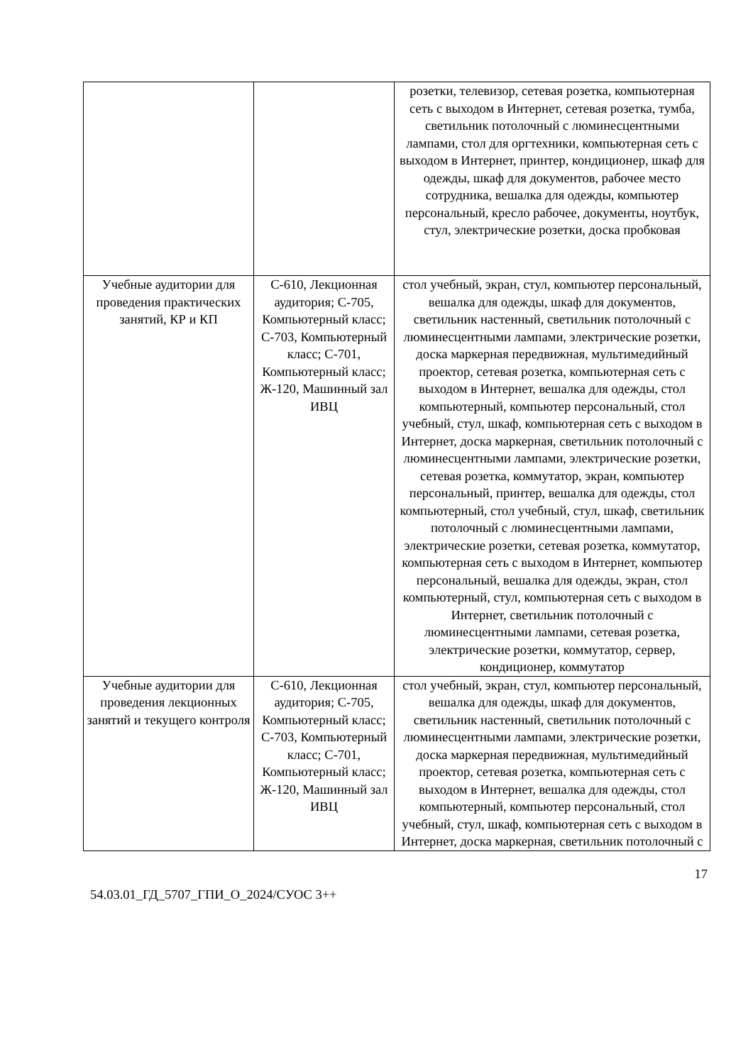| | | розетки, телевизор, сетевая розетка, компьютерная сеть с выходом в Интернет, сетевая розетка, тумба, светильник потолочный с люминесцентными лампами, стол для оргтехники, компьютерная сеть с выходом в Интернет, принтер, кондиционер, шкаф для одежды, шкаф для документов, рабочее место сотрудника, вешалка для одежды, компьютер персональный, кресло рабочее, документы, ноутбук, стул, электрические розетки, доска пробковая |
| Учебные аудитории для проведения практических занятий, КР и КП | С-610, Лекционная аудитория; С-705, Компьютерный класс; С-703, Компьютерный класс; С-701, Компьютерный класс; Ж-120, Машинный зал ИВЦ | стол учебный, экран, стул, компьютер персональный, вешалка для одежды, шкаф для документов, светильник настенный, светильник потолочный с люминесцентными лампами, электрические розетки, доска маркерная передвижная, мультимедийный проектор, сетевая розетка, компьютерная сеть с выходом в Интернет, вешалка для одежды, стол компьютерный, компьютер персональный, стол учебный, стул, шкаф, компьютерная сеть с выходом в Интернет, доска маркерная, светильник потолочный с люминесцентными лампами, электрические розетки, сетевая розетка, коммутатор, экран, компьютер персональный, принтер, вешалка для одежды, стол компьютерный, стол учебный, стул, шкаф, светильник потолочный с люминесцентными лампами, электрические розетки, сетевая розетка, коммутатор, компьютерная сеть с выходом в Интернет, компьютер персональный, вешалка для одежды, экран, стол компьютерный, стул, компьютерная сеть с выходом в Интернет, светильник потолочный с люминесцентными лампами, сетевая розетка, электрические розетки, коммутатор, сервер, кондиционер, коммутатор |
| Учебные аудитории для проведения лекционных занятий и текущего контроля | С-610, Лекционная аудитория; С-705, Компьютерный класс; С-703, Компьютерный класс; С-701, Компьютерный класс; Ж-120, Машинный зал ИВЦ | стол учебный, экран, стул, компьютер персональный, вешалка для одежды, шкаф для документов, светильник настенный, светильник потолочный с люминесцентными лампами, электрические розетки, доска маркерная передвижная, мультимедийный проектор, сетевая розетка, компьютерная сеть с выходом в Интернет, вешалка для одежды, стол компьютерный, компьютер персональный, стол учебный, стул, шкаф, компьютерная сеть с выходом в Интернет, доска маркерная, светильник потолочный с |
17
54.03.01_ГД_5707_ГПИ_О_2024/СУОС 3++